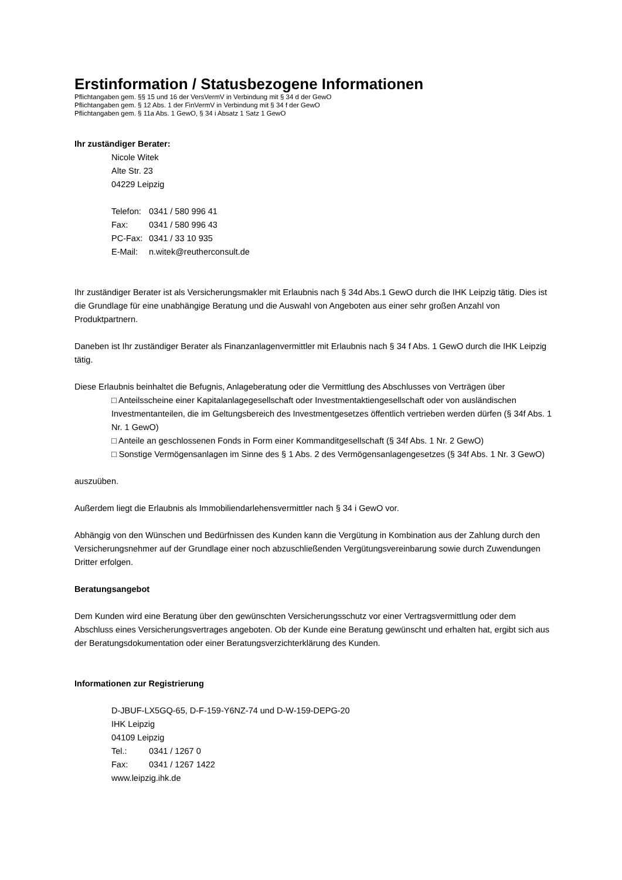Erstinformation / Statusbezogene Informationen
Pflichtangaben gem. §§ 15 und 16 der VersVermV in Verbindung mit § 34 d der GewO
Pflichtangaben gem. § 12 Abs. 1 der FinVermV in Verbindung mit § 34 f der GewO
Pflichtangaben gem. § 11a Abs. 1 GewO, § 34 i Absatz 1 Satz 1 GewO
Ihr zuständiger Berater:
Nicole Witek
Alte Str. 23
04229 Leipzig
| Telefon: | 0341 / 580 996 41 |
| Fax: | 0341 / 580 996 43 |
| PC-Fax: | 0341 / 33 10 935 |
| E-Mail: | n.witek@reutherconsult.de |
Ihr zuständiger Berater ist als Versicherungsmakler mit Erlaubnis nach § 34d Abs.1 GewO durch die IHK Leipzig tätig. Dies ist die Grundlage für eine unabhängige Beratung und die Auswahl von Angeboten aus einer sehr großen Anzahl von Produktpartnern.
Daneben ist Ihr zuständiger Berater als Finanzanlagenvermittler mit Erlaubnis nach § 34 f Abs. 1 GewO durch die IHK Leipzig tätig.
Diese Erlaubnis beinhaltet die Befugnis, Anlageberatung oder die Vermittlung des Abschlusses von Verträgen über
□ Anteilsscheine einer Kapitalanlagegesellschaft oder Investmentaktiengesellschaft oder von ausländischen Investmentanteilen, die im Geltungsbereich des Investmentgesetzes öffentlich vertrieben werden dürfen (§ 34f Abs. 1 Nr. 1 GewO)
□ Anteile an geschlossenen Fonds in Form einer Kommanditgesellschaft (§ 34f Abs. 1 Nr. 2 GewO)
□ Sonstige Vermögensanlagen im Sinne des § 1 Abs. 2 des Vermögensanlagengesetzes (§ 34f Abs. 1 Nr. 3 GewO)
auszuüben.
Außerdem liegt die Erlaubnis als Immobiliendarlehensvermittler nach § 34 i GewO vor.
Abhängig von den Wünschen und Bedürfnissen des Kunden kann die Vergütung in Kombination aus der Zahlung durch den Versicherungsnehmer auf der Grundlage einer noch abzuschließenden Vergütungsvereinbarung sowie durch Zuwendungen Dritter erfolgen.
Beratungsangebot
Dem Kunden wird eine Beratung über den gewünschten Versicherungsschutz vor einer Vertragsvermittlung oder dem Abschluss eines Versicherungsvertrages angeboten. Ob der Kunde eine Beratung gewünscht und erhalten hat, ergibt sich aus der Beratungsdokumentation oder einer Beratungsverzichterklärung des Kunden.
Informationen zur Registrierung
D-JBUF-LX5GQ-65, D-F-159-Y6NZ-74 und D-W-159-DEPG-20
IHK Leipzig
04109 Leipzig
| Tel.: | 0341 / 1267 0 |
| Fax: | 0341 / 1267 1422 |
www.leipzig.ihk.de